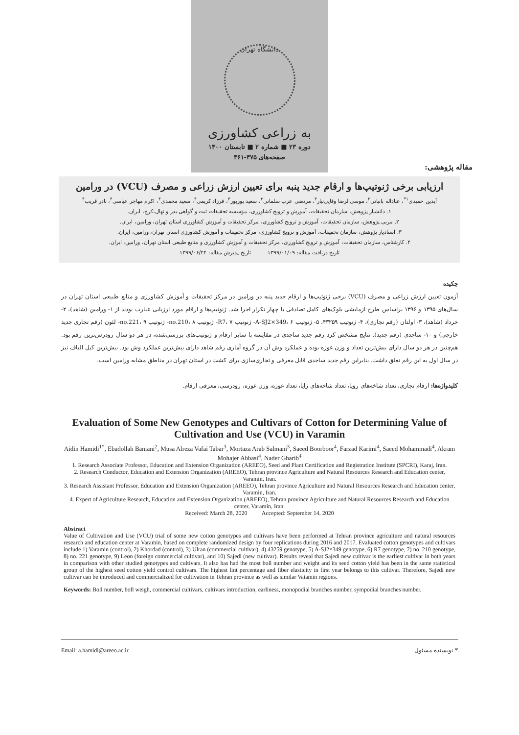دانشگاه تهران
به زراعی کشاورزی
دوره ۲۳ ■ شماره ۲ ■ تابستان ۱۴۰۰
صفحه‌های ۳۷۵-۳۶۱
مقاله پژوهشی:
ارزیابی برخی ژنوتیپ‌ها و ارقام جدید پنبه برای تعیین ارزش زراعی و مصرف (VCU) در ورامین
آیدین حمیدی<sup>۱*</sup>، عباداله بانیانی<sup>۲</sup>، موسی‌الرضا وفایی‌تبار<sup>۳</sup>، مرتضی عرب سلمانی<sup>۳</sup>، سعید بوربور<sup>۴</sup>، فرزاد کریمی<sup>۴</sup>، سعید محمدی<sup>۴</sup>، اکرم مهاجر عباسی<sup>۴</sup>، نادر قریب<sup>۴</sup>
۱. دانشیار پژوهش، سازمان تحقیقات، آموزش و ترویج کشاورزی، مؤسسه تحقیقات ثبت و گواهی بذر و نهال،کرج، ایران.
۲. مربی پژوهش، سازمان تحقیقات، آموزش و ترویج کشاورزی، مرکز تحقیقات و آموزش کشاورزی استان تهران، ورامین، ایران.
۳. استادیار پژوهش، سازمان تحقیقات، آموزش و ترویج کشاورزی، مرکز تحقیقات و آموزش کشاورزی استان تهران، ورامین، ایران.
۴. کارشناس، سازمان تحقیقات، آموزش و ترویج کشاورزی، مرکز تحقیقات و آموزش کشاورزی و منابع طبیعی استان تهران، ورامین، ایران.
تاریخ دریافت مقاله: ۱۳۹۹/۰۱/۰۹ تاریخ پذیرش مقاله: ۱۳۹۹/۰۶/۲۴
چکیده
آزمون تعیین ارزش زراعی و مصرف (VCU) برخی ژنوتیپ‌ها و ارقام جدید پنبه در ورامین در مرکز تحقیقات و آموزش کشاورزی و منابع طبیعی استان تهران در سال‌های ۱۳۹۵ و ۱۳۹۶ براساس طرح آزمایشی بلوک‌های کامل تصادفی با چهار تکرار اجرا شد. ژنوتیپ‌ها و ارقام مورد ارزیابی عبارت بودند از ۱- ورامین (شاهد)، ۲- خرداد (شاهد)، ۳- اولتان (رقم تجاری)، ۴- ژنوتیپ ۴۳۲۵۹، ۵- ژنوتیپ A-SJ2×349، ۶- ژنوتیپ R7، ۷- ژنوتیپ no.210، ۸- ژنوتیپ no.221، ۹- لئون (رقم تجاری جدید خارجی) و ۱۰- ساجدی (رقم جدید). نتایج مشخص کرد رقم جدید ساجدی در مقایسه با سایر ارقام و ژنوتیپ‌های بررسی‌شده، در هر دو سال زودرس‌ترین رقم بود. هم‌چنین در هر دو سال دارای بیش‌ترین تعداد و وزن غوزه بوده و عملکرد وش آن در گروه آماری رقم شاهد دارای بیش‌ترین عملکرد وش بود. بیش‌ترین کیل الیاف نیز در سال اول به این رقم تعلق داشت. بنابراین رقم جدید ساجدی قابل معرفی و تجاری‌سازی برای کشت در استان تهران در مناطق مشابه ورامین است.
کلیدواژه‌ها: ارقام تجاری، تعداد شاخه‌های رویا، تعداد شاخه‌های زایا، تعداد غوزه، وزن غوزه، زودرسی، معرفی ارقام.
Evaluation of Some New Genotypes and Cultivars of Cotton for Determining Value of Cultivation and Use (VCU) in Varamin
Aidin Hamidi<sup>1*</sup>, Ebadollah Baniani<sup>2</sup>, Musa Alreza Vafai Tabar<sup>3</sup>, Mortaza Arab Salmani<sup>3</sup>, Saeed Boorboor<sup>4</sup>, Farzad Karimi<sup>4</sup>, Saeed Mohammadi<sup>4</sup>, Akram Mohajer Abbasi<sup>4</sup>, Nader Gharib<sup>4</sup>
1. Research Associate Professor, Education and Extension Organization (AREEO), Seed and Plant Certification and Registration Institute (SPCRI), Karaj, Iran.
2. Research Conductor, Education and Extension Organization (AREEO), Tehran province Agriculture and Natural Resources Research and Education center, Varamin, Iran.
3. Research Assistant Professor, Education and Extension Organization (AREEO), Tehran province Agriculture and Natural Resources Research and Education center, Varamin, Iran.
4. Expert of Agriculture Research, Education and Extension Organization (AREEO), Tehran province Agriculture and Natural Resources Research and Education center, Varamin, Iran.
Received: March 28, 2020 Accepted: September 14, 2020
Abstract
Value of Cultivation and Use (VCU) trial of some new cotton genotypes and cultivars have been performed at Tehran province agriculture and natural resources research and education center at Varamin, based on complete randomized design by four replications during 2016 and 2017. Evaluated cotton genotypes and cultivars include 1) Varamin (control), 2) Khordad (control), 3) Ulran (commercial cultivar), 4) 43259 genotype, 5) A-SJ2×349 genotype, 6) R7 genotype, 7) no. 210 genotype, 8) no. 221 genotype, 9) Leon (foreign commercial cultivar), and 10) Sajedi (new cultivar). Results reveal that Sajedi new cultivar is the earliest cultivar in both years in comparison with other studied genotypes and cultivars. It also has had the most boll number and weight and its seed cotton yield has been in the same statistical group of the highest seed cotton yield control cultivars. The highest lint percentage and fiber elasticity in first year belongs to this cultivar. Therefore, Sajedi new cultivar can be introduced and commercialized for cultivation in Tehran province as well as similar Vatamin regions.
Keywords: Boll number, boll weigh, commercial cultivars, cultivars introduction, earliness, monopodial branches number, sympodial branches number.
Email: a.hamidi@areeo.ac.ir * نویسنده مسئول